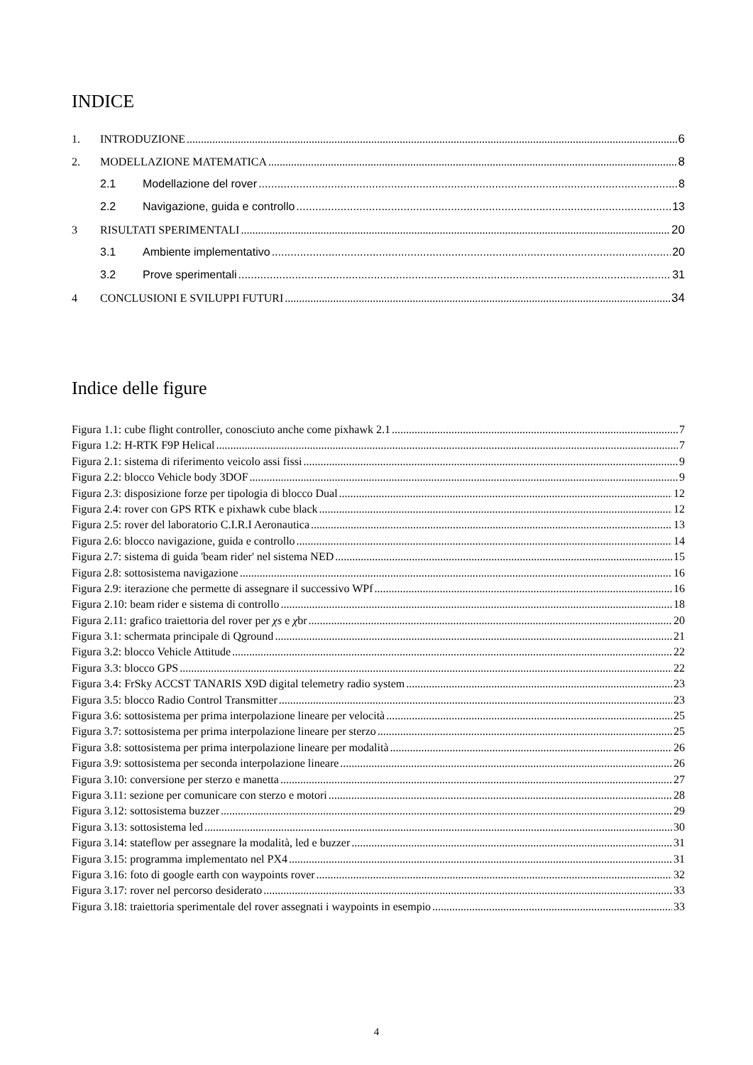INDICE
1. INTRODUZIONE 6
2. MODELLAZIONE MATEMATICA 8
2.1 Modellazione del rover 8
2.2 Navigazione, guida e controllo 13
3 RISULTATI SPERIMENTALI 20
3.1 Ambiente implementativo 20
3.2 Prove sperimentali 31
4 CONCLUSIONI E SVILUPPI FUTURI 34
Indice delle figure
Figura 1.1: cube flight controller, conosciuto anche come pixhawk 2.1 7
Figura 1.2: H-RTK F9P Helical 7
Figura 2.1: sistema di riferimento veicolo assi fissi 9
Figura 2.2: blocco Vehicle body 3DOF 9
Figura 2.3: disposizione forze per tipologia di blocco Dual 12
Figura 2.4: rover con GPS RTK e pixhawk cube black 12
Figura 2.5: rover del laboratorio C.I.R.I Aeronautica 13
Figura 2.6: blocco navigazione, guida e controllo 14
Figura 2.7: sistema di guida 'beam rider' nel sistema NED 15
Figura 2.8: sottosistema navigazione 16
Figura 2.9: iterazione che permette di assegnare il successivo WPf 16
Figura 2.10: beam rider e sistema di controllo 18
Figura 2.11: grafico traiettoria del rover per χs e χbr 20
Figura 3.1: schermata principale di Qground 21
Figura 3.2: blocco Vehicle Attitude 22
Figura 3.3: blocco GPS 22
Figura 3.4: FrSky ACCST TANARIS X9D digital telemetry radio system 23
Figura 3.5: blocco Radio Control Transmitter 23
Figura 3.6: sottosistema per prima interpolazione lineare per velocità 25
Figura 3.7: sottosistema per prima interpolazione lineare per sterzo 25
Figura 3.8: sottosistema per prima interpolazione lineare per modalità 26
Figura 3.9: sottosistema per seconda interpolazione lineare 26
Figura 3.10: conversione per sterzo e manetta 27
Figura 3.11: sezione per comunicare con sterzo e motori 28
Figura 3.12: sottosistema buzzer 29
Figura 3.13: sottosistema led 30
Figura 3.14: stateflow per assegnare la modalità, led e buzzer 31
Figura 3.15: programma implementato nel PX4 31
Figura 3.16: foto di google earth con waypoints rover 32
Figura 3.17: rover nel percorso desiderato 33
Figura 3.18: traiettoria sperimentale del rover assegnati i waypoints in esempio 33
4